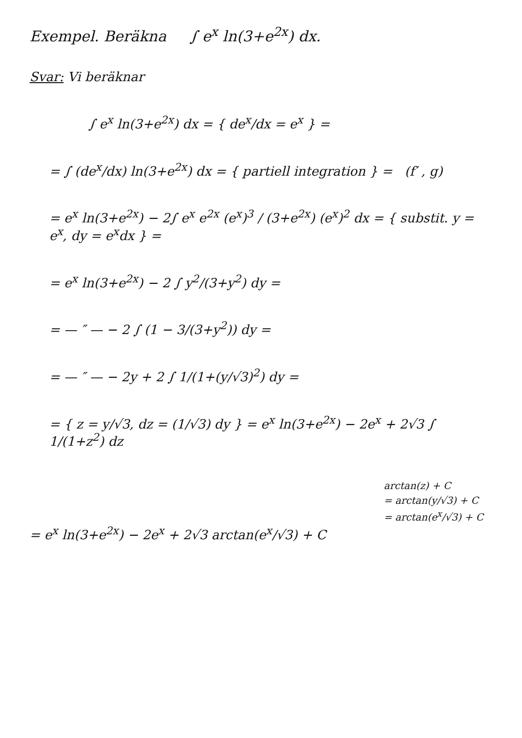Exempel. Beräkna ∫ e<sup>x</sup> ln(3+e<sup>2x</sup>) dx.
Svar: Vi beräknar
∫ e<sup>x</sup> ln(3+e<sup>2x</sup>) dx = { de<sup>x</sup>/dx = e<sup>x</sup> } =
= ∫ (de<sup>x</sup>/dx) ln(3+e<sup>2x</sup>) dx = { partiell integration } = (f′ , g)
= e<sup>x</sup> ln(3+e<sup>2x</sup>) − 2∫ e<sup>x</sup> e<sup>2x</sup> (e<sup>x</sup>)<sup>3</sup> / (3+e<sup>2x</sup>) (e<sup>x</sup>)<sup>2</sup> dx = { substit. y = e<sup>x</sup>, dy = e<sup>x</sup>dx } =
= e<sup>x</sup> ln(3+e<sup>2x</sup>) − 2 ∫ y<sup>2</sup>/(3+y<sup>2</sup>) dy =
= — ″ — − 2 ∫ (1 − 3/(3+y<sup>2</sup>)) dy =
= — ″ — − 2y + 2 ∫ 1/(1+(y/√3)<sup>2</sup>) dy =
= { z = y/√3, dz = (1/√3) dy } = e<sup>x</sup> ln(3+e<sup>2x</sup>) − 2e<sup>x</sup> + 2√3 ∫ 1/(1+z<sup>2</sup>) dz
arctan(z) + C
= arctan(y/√3) + C
= arctan(e<sup>x</sup>/√3) + C
= e<sup>x</sup> ln(3+e<sup>2x</sup>) − 2e<sup>x</sup> + 2√3 arctan(e<sup>x</sup>/√3) + C